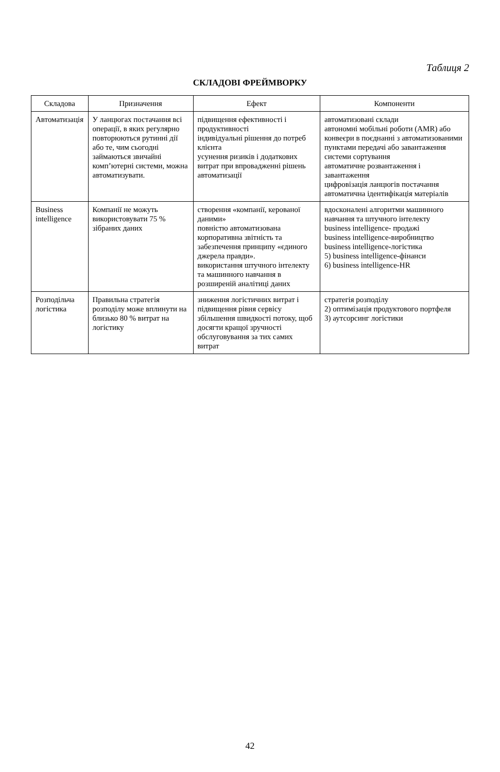Таблиця 2
СКЛАДОВІ ФРЕЙМВОРКУ
| Складова | Призначення | Ефект | Компоненти |
| --- | --- | --- | --- |
| Автоматизація | У ланцюгах постачання всі операції, в яких регулярно повторюються рутинні дії або те, чим сьогодні займаються звичайні комп’ютерні системи, можна автоматизувати. | підвищення ефективності і продуктивності індивідуальні рішення до потреб клієнта усунення ризиків і додаткових витрат при впровадженні рішень автоматизації | автоматизовані склади автономні мобільні роботи (AMR) або конвеєри в поєднанні з автоматизованими пунктами передачі або завантаження системи сортування автоматичне розвантаження і завантаження цифровізація ланцюгів постачання автоматична ідентифікація матеріалів |
| Business intelligence | Компанії не можуть використовувати 75 % зібраних даних | створення «компанії, керованої даними» повністю автоматизована корпоративна звітність та забезпечення принципу «єдиного джерела правди». використання штучного інтелекту та машинного навчання в розширеній аналітиці даних | вдосконалені алгоритми машинного навчання та штучного інтелекту business intelligence- продажі business intelligence-виробництво business intelligence-логістика 5) business intelligence-фінанси 6) business intelligence-HR |
| Розподільча логістика | Правильна стратегія розподілу може вплинути на близько 80 % витрат на логістику | зниження логістичних витрат і підвищення рівня сервісу збільшення швидкості потоку, щоб досягти кращої зручності обслуговування за тих самих витрат | стратегія розподілу 2) оптимізація продуктового портфеля 3) аутсорсинг логістики |
42